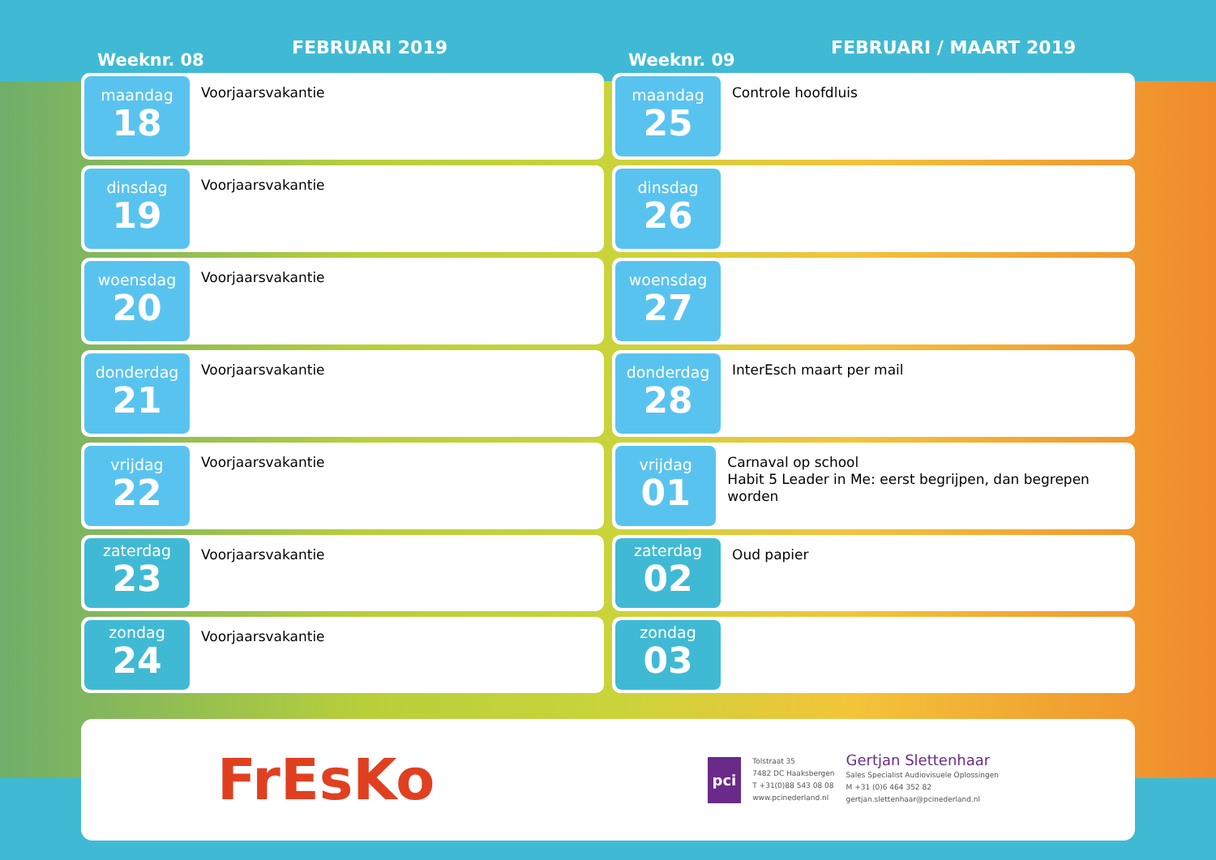Weeknr. 08
FEBRUARI 2019
maandag
18
Voorjaarsvakantie
dinsdag
19
Voorjaarsvakantie
woensdag
20
Voorjaarsvakantie
donderdag
21
Voorjaarsvakantie
vrijdag
22
Voorjaarsvakantie
zaterdag
23
Voorjaarsvakantie
zondag
24
Voorjaarsvakantie
Weeknr. 09
FEBRUARI / MAART 2019
maandag
25
Controle hoofdluis
dinsdag
26
woensdag
27
donderdag
28
InterEsch maart per mail
vrijdag
01
Carnaval op school
Habit 5 Leader in Me: eerst begrijpen, dan begrepen worden
zaterdag
02
Oud papier
zondag
03
FrEsKo
pci
Tolstraat 35
7482 DC Haaksbergen
T +31(0)88 543 08 08
www.pcinederland.nl
Gertjan Slettenhaar
Sales Specialist Audiovisuele Oplossingen
M +31 (0)6 464 352 82
gertjan.slettenhaar@pcinederland.nl